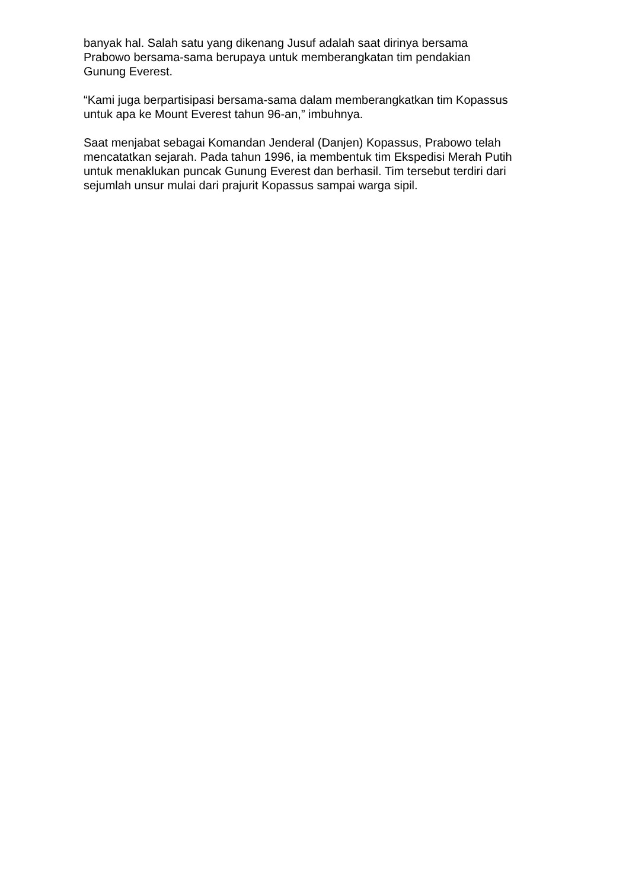banyak hal. Salah satu yang dikenang Jusuf adalah saat dirinya bersama
Prabowo bersama-sama berupaya untuk memberangkatan tim pendakian
Gunung Everest.
“Kami juga berpartisipasi bersama-sama dalam memberangkatkan tim Kopassus
untuk apa ke Mount Everest tahun 96-an,” imbuhnya.
Saat menjabat sebagai Komandan Jenderal (Danjen) Kopassus, Prabowo telah
mencatatkan sejarah. Pada tahun 1996, ia membentuk tim Ekspedisi Merah Putih
untuk menaklukan puncak Gunung Everest dan berhasil. Tim tersebut terdiri dari
sejumlah unsur mulai dari prajurit Kopassus sampai warga sipil.